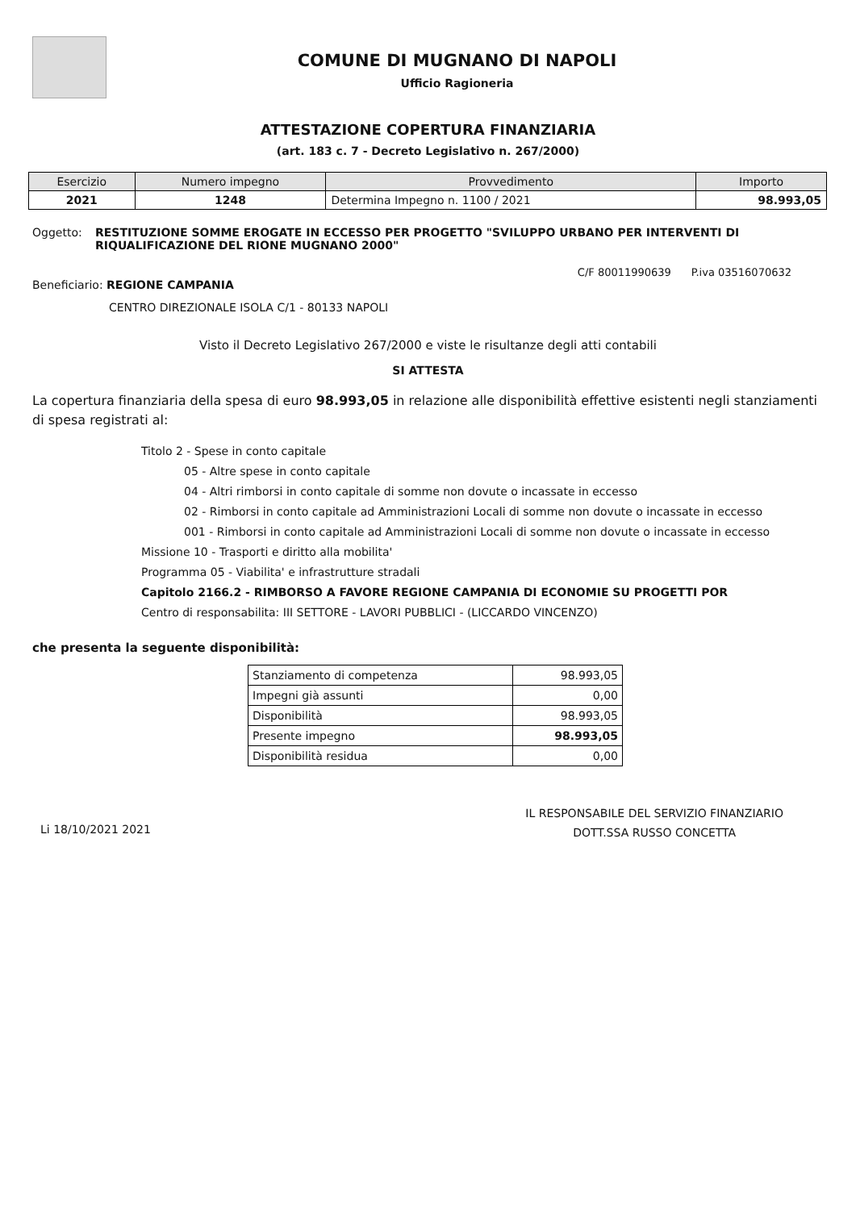COMUNE DI MUGNANO DI NAPOLI
Ufficio Ragioneria
ATTESTAZIONE COPERTURA FINANZIARIA
(art. 183 c. 7 - Decreto Legislativo n. 267/2000)
| Esercizio | Numero impegno | Provvedimento | Importo |
| --- | --- | --- | --- |
| 2021 | 1248 | Determina Impegno n. 1100 / 2021 | 98.993,05 |
Oggetto: RESTITUZIONE SOMME EROGATE IN ECCESSO PER PROGETTO "SVILUPPO URBANO PER INTERVENTI DI RIQUALIFICAZIONE DEL RIONE MUGNANO 2000"
C/F 80011990639 P.iva 03516070632
Beneficiario: REGIONE CAMPANIA
CENTRO DIREZIONALE ISOLA C/1 - 80133 NAPOLI
Visto il Decreto Legislativo 267/2000 e viste le risultanze degli atti contabili
SI ATTESTA
La copertura finanziaria della spesa di euro 98.993,05 in relazione alle disponibilità effettive esistenti negli stanziamenti di spesa registrati al:
Titolo 2 - Spese in conto capitale
05 - Altre spese in conto capitale
04 - Altri rimborsi in conto capitale di somme non dovute o incassate in eccesso
02 - Rimborsi in conto capitale ad Amministrazioni Locali di somme non dovute o incassate in eccesso
001 - Rimborsi in conto capitale ad Amministrazioni Locali di somme non dovute o incassate in eccesso
Missione 10 - Trasporti e diritto alla mobilita'
Programma 05 - Viabilita' e infrastrutture stradali
Capitolo 2166.2 - RIMBORSO A FAVORE REGIONE CAMPANIA DI ECONOMIE SU PROGETTI POR
Centro di responsabilita: III SETTORE - LAVORI PUBBLICI - (LICCARDO VINCENZO)
che presenta la seguente disponibilità:
| Stanziamento di competenza | 98.993,05 |
| Impegni già assunti | 0,00 |
| Disponibilità | 98.993,05 |
| Presente impegno | 98.993,05 |
| Disponibilità residua | 0,00 |
Li 18/10/2021 2021
IL RESPONSABILE DEL SERVIZIO FINANZIARIO
DOTT.SSA RUSSO CONCETTA